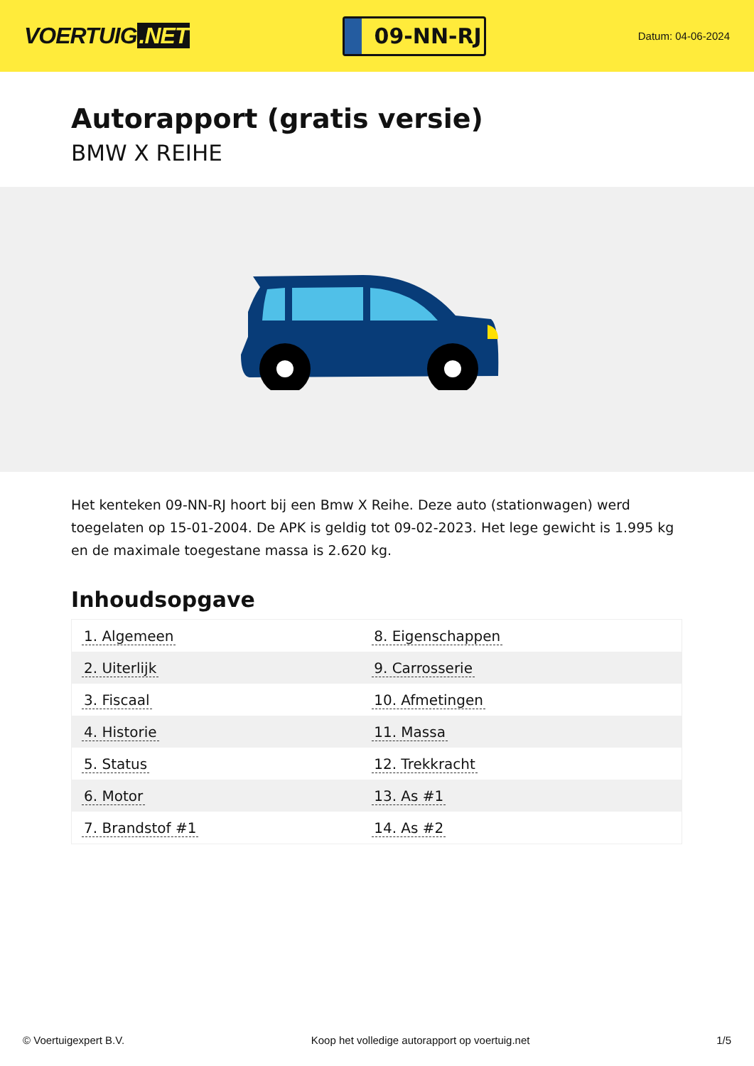VOERTUIG.NET
09-NN-RJ
Datum: 04-06-2024
Autorapport (gratis versie)
BMW X REIHE
Het kenteken 09-NN-RJ hoort bij een Bmw X Reihe. Deze auto (stationwagen) werd toegelaten op 15-01-2004. De APK is geldig tot 09-02-2023. Het lege gewicht is 1.995 kg en de maximale toegestane massa is 2.620 kg.
Inhoudsopgave
| 1. Algemeen | 8. Eigenschappen |
| 2. Uiterlijk | 9. Carrosserie |
| 3. Fiscaal | 10. Afmetingen |
| 4. Historie | 11. Massa |
| 5. Status | 12. Trekkracht |
| 6. Motor | 13. As #1 |
| 7. Brandstof #1 | 14. As #2 |
© Voertuigexpert B.V. Koop het volledige autorapport op voertuig.net 1/5